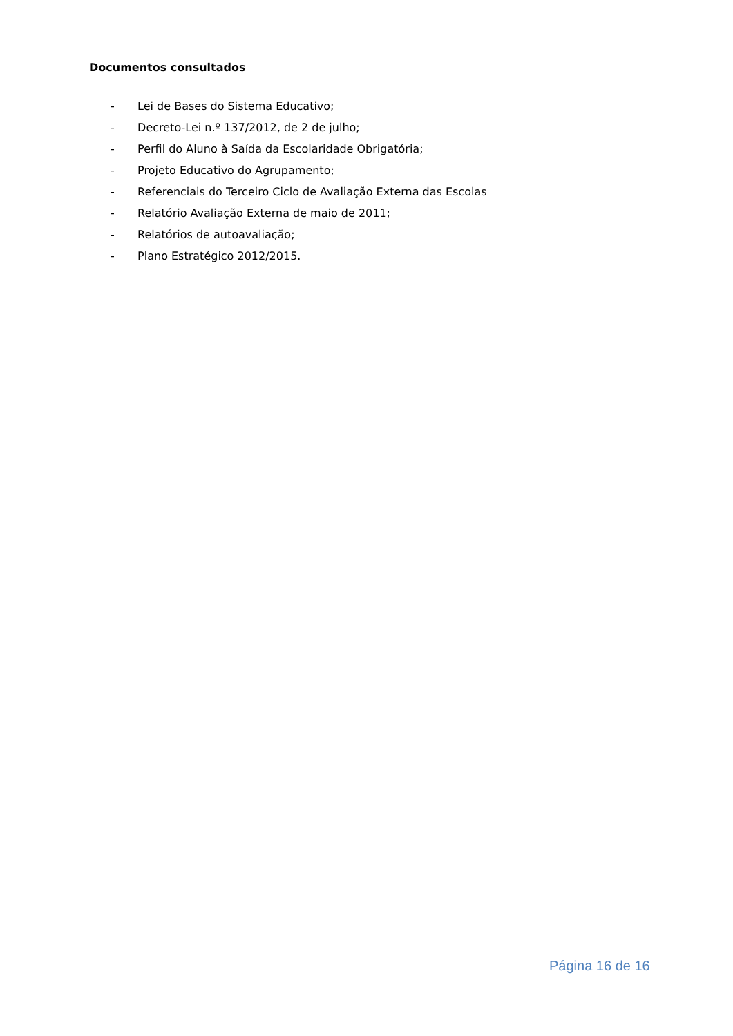Documentos consultados
- Lei de Bases do Sistema Educativo;
- Decreto-Lei n.º 137/2012, de 2 de julho;
- Perfil do Aluno à Saída da Escolaridade Obrigatória;
- Projeto Educativo do Agrupamento;
- Referenciais do Terceiro Ciclo de Avaliação Externa das Escolas
- Relatório Avaliação Externa de maio de 2011;
- Relatórios de autoavaliação;
- Plano Estratégico 2012/2015.
Página 16 de 16